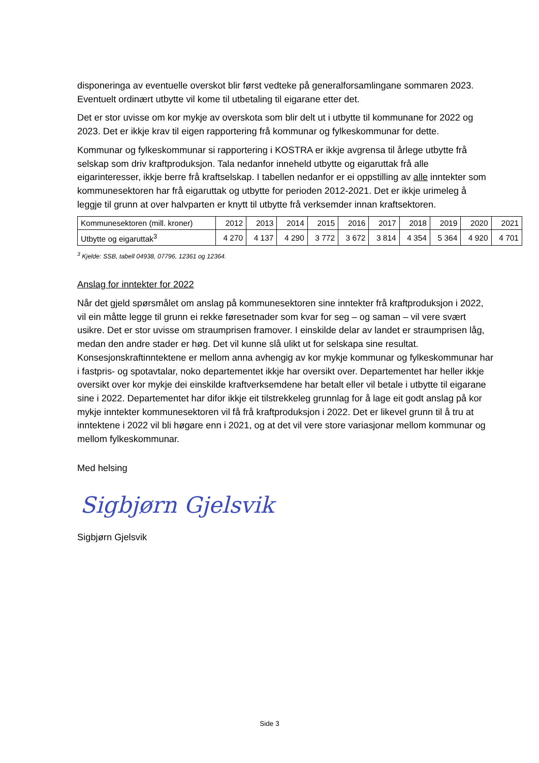disponeringa av eventuelle overskot blir først vedteke på generalforsamlingane sommaren 2023. Eventuelt ordinært utbytte vil kome til utbetaling til eigarane etter det.
Det er stor uvisse om kor mykje av overskota som blir delt ut i utbytte til kommunane for 2022 og 2023. Det er ikkje krav til eigen rapportering frå kommunar og fylkeskommunar for dette.
Kommunar og fylkeskommunar si rapportering i KOSTRA er ikkje avgrensa til årlege utbytte frå selskap som driv kraftproduksjon. Tala nedanfor inneheld utbytte og eigaruttak frå alle eigarinteresser, ikkje berre frå kraftselskap. I tabellen nedanfor er ei oppstilling av alle inntekter som kommunesektoren har frå eigaruttak og utbytte for perioden 2012-2021. Det er ikkje urimeleg å leggje til grunn at over halvparten er knytt til utbytte frå verksemder innan kraftsektoren.
| Kommunesektoren (mill. kroner) | 2012 | 2013 | 2014 | 2015 | 2016 | 2017 | 2018 | 2019 | 2020 | 2021 |
| Utbytte og eigaruttak<sup>3</sup> | 4 270 | 4 137 | 4 290 | 3 772 | 3 672 | 3 814 | 4 354 | 5 364 | 4 920 | 4 701 |
<sup>3</sup> Kjelde: SSB, tabell 04938, 07796, 12361 og 12364.
Anslag for inntekter for 2022
Når det gjeld spørsmålet om anslag på kommunesektoren sine inntekter frå kraftproduksjon i 2022, vil ein måtte legge til grunn ei rekke føresetnader som kvar for seg – og saman – vil vere svært usikre. Det er stor uvisse om straumprisen framover. I einskilde delar av landet er straumprisen låg, medan den andre stader er høg. Det vil kunne slå ulikt ut for selskapa sine resultat. Konsesjonskraftinntektene er mellom anna avhengig av kor mykje kommunar og fylkeskommunar har i fastpris- og spotavtalar, noko departementet ikkje har oversikt over. Departementet har heller ikkje oversikt over kor mykje dei einskilde kraftverksemdene har betalt eller vil betale i utbytte til eigarane sine i 2022. Departementet har difor ikkje eit tilstrekkeleg grunnlag for å lage eit godt anslag på kor mykje inntekter kommunesektoren vil få frå kraftproduksjon i 2022. Det er likevel grunn til å tru at inntektene i 2022 vil bli høgare enn i 2021, og at det vil vere store variasjonar mellom kommunar og mellom fylkeskommunar.
Med helsing
Sigbjørn Gjelsvik
Sigbjørn Gjelsvik
Side 3